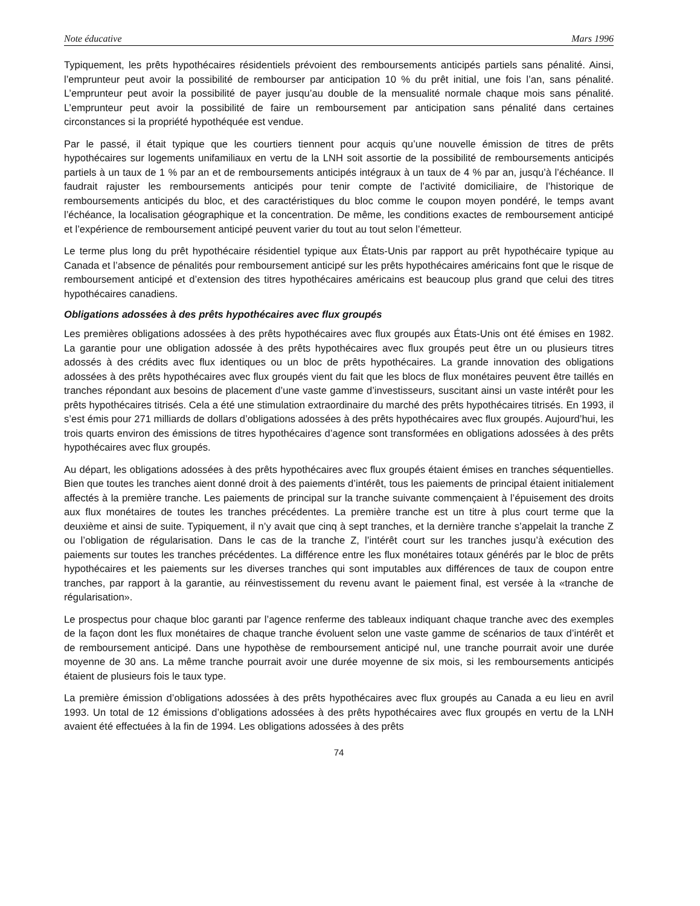Note éducative Mars 1996
Typiquement, les prêts hypothécaires résidentiels prévoient des remboursements anticipés partiels sans pénalité. Ainsi, l’emprunteur peut avoir la possibilité de rembourser par anticipation 10 % du prêt initial, une fois l’an, sans pénalité. L’emprunteur peut avoir la possibilité de payer jusqu’au double de la mensualité normale chaque mois sans pénalité. L’emprunteur peut avoir la possibilité de faire un remboursement par anticipation sans pénalité dans certaines circonstances si la propriété hypothéquée est vendue.
Par le passé, il était typique que les courtiers tiennent pour acquis qu’une nouvelle émission de titres de prêts hypothécaires sur logements unifamiliaux en vertu de la LNH soit assortie de la possibilité de remboursements anticipés partiels à un taux de 1 % par an et de remboursements anticipés intégraux à un taux de 4 % par an, jusqu’à l’échéance. Il faudrait rajuster les remboursements anticipés pour tenir compte de l’activité domiciliaire, de l’historique de remboursements anticipés du bloc, et des caractéristiques du bloc comme le coupon moyen pondéré, le temps avant l’échéance, la localisation géographique et la concentration. De même, les conditions exactes de remboursement anticipé et l’expérience de remboursement anticipé peuvent varier du tout au tout selon l’émetteur.
Le terme plus long du prêt hypothécaire résidentiel typique aux États-Unis par rapport au prêt hypothécaire typique au Canada et l’absence de pénalités pour remboursement anticipé sur les prêts hypothécaires américains font que le risque de remboursement anticipé et d’extension des titres hypothécaires américains est beaucoup plus grand que celui des titres hypothécaires canadiens.
Obligations adossées à des prêts hypothécaires avec flux groupés
Les premières obligations adossées à des prêts hypothécaires avec flux groupés aux États-Unis ont été émises en 1982. La garantie pour une obligation adossée à des prêts hypothécaires avec flux groupés peut être un ou plusieurs titres adossés à des crédits avec flux identiques ou un bloc de prêts hypothécaires. La grande innovation des obligations adossées à des prêts hypothécaires avec flux groupés vient du fait que les blocs de flux monétaires peuvent être taillés en tranches répondant aux besoins de placement d’une vaste gamme d’investisseurs, suscitant ainsi un vaste intérêt pour les prêts hypothécaires titrisés. Cela a été une stimulation extraordinaire du marché des prêts hypothécaires titrisés. En 1993, il s’est émis pour 271 milliards de dollars d’obligations adossées à des prêts hypothécaires avec flux groupés. Aujourd’hui, les trois quarts environ des émissions de titres hypothécaires d’agence sont transformées en obligations adossées à des prêts hypothécaires avec flux groupés.
Au départ, les obligations adossées à des prêts hypothécaires avec flux groupés étaient émises en tranches séquentielles. Bien que toutes les tranches aient donné droit à des paiements d’intérêt, tous les paiements de principal étaient initialement affectés à la première tranche. Les paiements de principal sur la tranche suivante commençaient à l’épuisement des droits aux flux monétaires de toutes les tranches précédentes. La première tranche est un titre à plus court terme que la deuxième et ainsi de suite. Typiquement, il n’y avait que cinq à sept tranches, et la dernière tranche s’appelait la tranche Z ou l’obligation de régularisation. Dans le cas de la tranche Z, l’intérêt court sur les tranches jusqu’à exécution des paiements sur toutes les tranches précédentes. La différence entre les flux monétaires totaux générés par le bloc de prêts hypothécaires et les paiements sur les diverses tranches qui sont imputables aux différences de taux de coupon entre tranches, par rapport à la garantie, au réinvestissement du revenu avant le paiement final, est versée à la «tranche de régularisation».
Le prospectus pour chaque bloc garanti par l’agence renferme des tableaux indiquant chaque tranche avec des exemples de la façon dont les flux monétaires de chaque tranche évoluent selon une vaste gamme de scénarios de taux d’intérêt et de remboursement anticipé. Dans une hypothèse de remboursement anticipé nul, une tranche pourrait avoir une durée moyenne de 30 ans. La même tranche pourrait avoir une durée moyenne de six mois, si les remboursements anticipés étaient de plusieurs fois le taux type.
La première émission d’obligations adossées à des prêts hypothécaires avec flux groupés au Canada a eu lieu en avril 1993. Un total de 12 émissions d’obligations adossées à des prêts hypothécaires avec flux groupés en vertu de la LNH avaient été effectuées à la fin de 1994. Les obligations adossées à des prêts
74